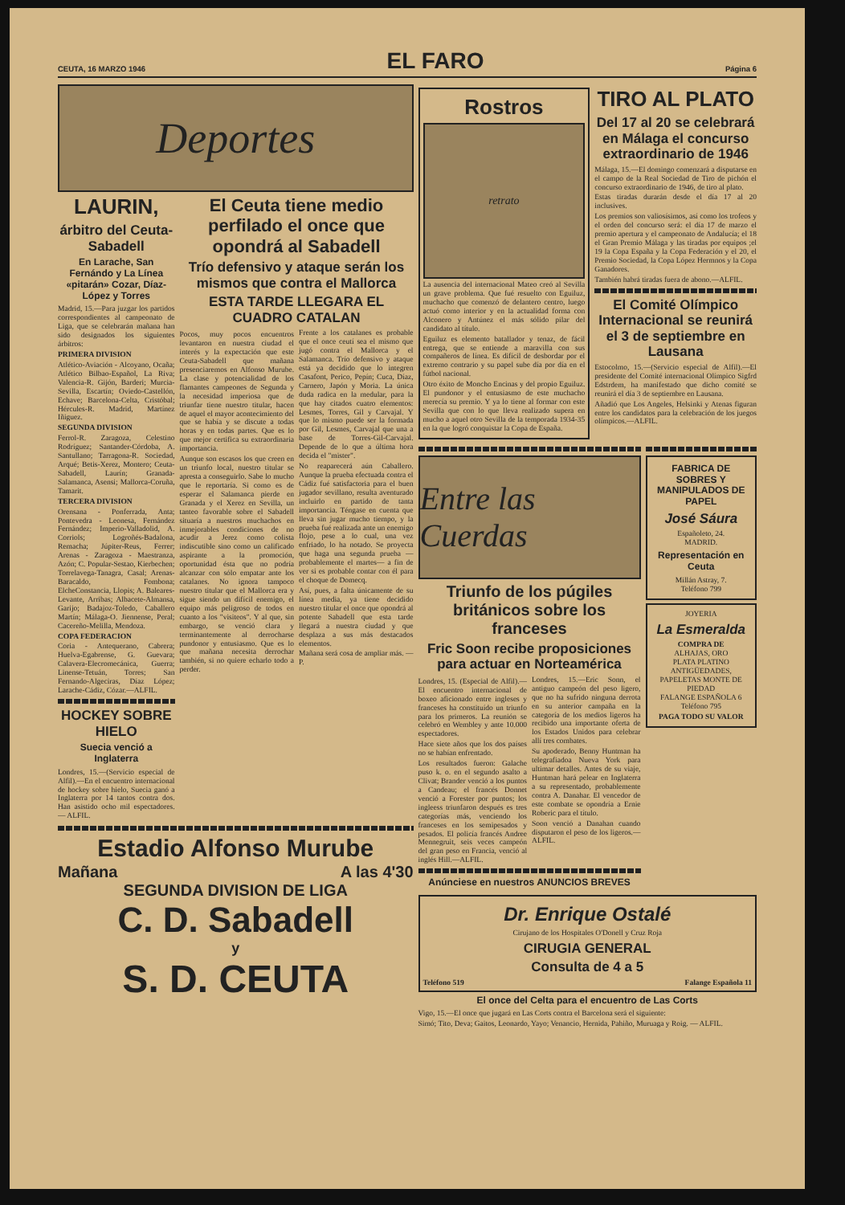CEUTA, 16 MARZO 1946 EL FARO Página 6
Deportes
LAURIN,
árbitro del Ceuta-Sabadell
En Larache, San Fernándo y La Línea «pitarán» Cozar, Díaz-López y Torres
Madrid, 15.—Para juzgar los partidos correspondientes al campeonato de Liga, que se celebrarán mañana han sido designados los siguientes árbitros:
PRIMERA DIVISION
Atlético-Aviación - Alcoyano, Ocaña; Atlético Bilbao-Español, La Riva; Valencia-R. Gijón, Barderi; Murcia-Sevilla, Escartín; Oviedo-Castellón, Echave; Barcelona-Celta, Cristóbal; Hércules-R. Madrid, Martínez Iñiguez.
SEGUNDA DIVISION
Ferrol-R. Zaragoza, Celestino Rodríguez; Santander-Córdoba, A. Santullano; Tarragona-R. Sociedad, Arqué; Betis-Xerez, Montero; Ceuta-Sabadell, Laurín; Granada-Salamanca, Asensi; Mallorca-Coruña, Tamarit.
TERCERA DIVISION
Orensana - Ponferrada, Anta; Pontevedra - Leonesa, Fernández Fernández; Imperio-Valladolid, A. Corriols; Logroñés-Badalona, Remacha; Júpiter-Reus, Ferrer; Arenas - Zaragoza - Maestranza, Azón; C. Popular-Sestao, Kierbechen; Torrelavega-Tanagra, Casal; Arenas-Baracaldo, Fombona; ElcheConstancia, Llopis; A. Baleares-Levante, Arribas; Albacete-Almansa, Garijo; Badajoz-Toledo, Caballero Martín; Málaga-O. Jiennense, Peral; Cacereño-Melilla, Mendoza.
COPA FEDERACION
Coria - Antequerano, Cabrera; Huelva-Egabrense, G. Guevara; Calavera-Elecromecánica, Guerra; Linense-Tetuán, Torres; San Fernando-Algeciras, Díaz López; Larache-Cádiz, Cózar.—ALFIL.
HOCKEY SOBRE HIELO
Suecia venció a Inglaterra
Londres, 15.—(Servicio especial de Alfil).—En el encuentro internacional de hockey sobre hielo, Suecia ganó a Inglaterra por 14 tantos contra dos. Han asistido ocho mil espectadores. — ALFIL.
El Ceuta tiene medio perfilado el once que opondrá al Sabadell
Trío defensivo y ataque serán los mismos que contra el Mallorca
ESTA TARDE LLEGARA EL CUADRO CATALAN
Pocos, muy pocos encuentros levantaron en nuestra ciudad el interés y la expectación que este Ceuta-Sabadell que mañana presenciaremos en Alfonso Murube. La clase y potencialidad de los flamantes campeones de Segunda y la necesidad imperiosa que de triunfar tiene nuestro titular, hacen de aquel el mayor acontecimiento del que se había y se discute a todas horas y en todas partes. Que es lo que mejor certifica su extraordinaria importancia.
Aunque son escasos los que creen en un triunfo local, nuestro titular se apresta a conseguirlo. Sabe lo mucho que le reportaría. Si como es de esperar el Salamanca pierde en Granada y el Xerez en Sevilla, un tanteo favorable sobre el Sabadell situaría a nuestros muchachos en inmejorables condiciones de no acudir a Jerez como colista indiscutible sino como un calificado aspirante a la promoción, oportunidad ésta que no podría alcanzar con sólo empatar ante los catalanes. No ignora tampoco nuestro titular que el Mallorca era y sigue siendo un difícil enemigo, el equipo más peligroso de todos en cuanto a los "visiteos". Y al que, sin embargo, se venció clara y terminantemente al derrocharse pundonor y entusiasmo. Que es lo que mañana necesita derrochar también, si no quiere echarlo todo a perder.
Frente a los catalanes es probable que el once ceutí sea el mismo que jugó contra el Mallorca y el Salamanca. Trío defensivo y ataque está ya decidido que lo integren Casafont, Perico, Pepín; Cuca, Díaz, Carnero, Japón y Moria. La única duda radica en la medular, para la que hay citados cuatro elementos: Lesmes, Torres, Gil y Carvajal. Y que lo mismo puede ser la formada por Gil, Lesmes, Carvajal que una a base de Torres-Gil-Carvajal. Depende de lo que a última hora decida el "mister".
No reaparecerá aún Caballero. Aunque la prueba efectuada contra el Cádiz fué satisfactoria para el buen jugador sevillano, resulta aventurado incluirlo en partido de tanta importancia. Téngase en cuenta que lleva sin jugar mucho tiempo, y la prueba fué realizada ante un enemigo flojo, pese a lo cual, una vez enfriado, lo ha notado. Se proyecta que haga una segunda prueba —probablemente el martes— a fin de ver si es probable contar con él para el choque de Domecq.
Así, pues, a falta únicamente de su línea media, ya tiene decidido nuestro titular el once que opondrá al potente Sabadell que esta tarde llegará a nuestra ciudad y que desplaza a sus más destacados elementos.
Mañana será cosa de ampliar más. —P.
Estadio Alfonso Murube
Mañana A las 4'30
SEGUNDA DIVISION DE LIGA
C. D. Sabadell
y
S. D. CEUTA
Rostros
retrato
La ausencia del internacional Mateo creó al Sevilla un grave problema. Que fué resuelto con Eguiluz, muchacho que comenzó de delantero centro, luego actuó como interior y en la actualidad forma con Alconero y Antúnez el más sólido pilar del candidato al título.
Eguiluz es elemento batallador y tenaz, de fácil entrega, que se entiende a maravilla con sus compañeros de línea. Es difícil de desbordar por el extremo contrario y su papel sube día por día en el fútbol nacional.
Otro éxito de Moncho Encinas y del propio Eguiluz. El pundonor y el entusiasmo de este muchacho merecía su premio. Y ya lo tiene al formar con este Sevilla que con lo que lleva realizado supera en mucho a aquel otro Sevilla de la temporada 1934-35 en la que logró conquistar la Copa de España.
TIRO AL PLATO
Del 17 al 20 se celebrará en Málaga el concurso extraordinario de 1946
Málaga, 15.—El domingo comenzará a disputarse en el campo de la Real Sociedad de Tiro de pichón el concurso extraordinario de 1946, de tiro al plato.
Estas tiradas durarán desde el día 17 al 20 inclusives.
Los premios son valiosísimos, así como los trofeos y el orden del concurso será: el día 17 de marzo el premio apertura y el campeonato de Andalucía; el 18 el Gran Premio Málaga y las tiradas por equipos ;el 19 la Copa España y la Copa Federación y el 20, el Premio Sociedad, la Copa López Hermnos y la Copa Ganadores.
También habrá tiradas fuera de abono.—ALFIL.
El Comité Olímpico Internacional se reunirá el 3 de septiembre en Lausana
Estocolmo, 15.—(Servicio especial de Alfil).—El presidente del Comité internacional Olímpico Sigfrd Edstrdem, ha manifestado que dicho comité se reunirá el día 3 de septiembre en Lausana.
Añadió que Los Angeles, Helsinki y Atenas figuran entre los candidatos para la celebración de los juegos olímpicos.—ALFIL.
Entre las Cuerdas
Triunfo de los púgiles británicos sobre los franceses
Fric Soon recibe proposiciones para actuar en Norteamérica
Londres, 15. (Especial de Alfil).—El encuentro internacional de boxeo aficionado entre ingleses y franceses ha constituído un triunfo para los primeros. La reunión se celebró en Wembley y ante 10.000 espectadores.
Hace siete años que los dos países no se habían enfrentado.
Los resultados fueron: Galache puso k. o. en el segundo asalto a Clivat; Brander venció a los puntos a Candeau; el francés Donnet venció a Forester por puntos; los ingleess triunfaron después es tres categorías más, venciendo los franceses en los semipesados y pesados. El policía francés Andree Mennegruit, seis veces campeón del gran peso en Francia, venció al inglés Hill.—ALFIL.
Londres, 15.—Eric Sonn, el antiguo campeón del peso ligero, que no ha sufrido ninguna derrota en su anterior campaña en la categoría de los medios ligeros ha recibido una importante oferta de los Estados Unidos para celebrar allí tres combates.
Su apoderado, Benny Huntman ha telegrafiadoa Nueva York para ultimar detalles. Antes de su viaje, Huntman hará pelear en Inglaterra a su representado, probablemente contra A. Danahar. El vencedor de este combate se opondría a Ernie Roberic para el título.
Soon venció a Danahan cuando disputaron el peso de los ligeros.—ALFIL.
Anúnciese en nuestros ANUNCIOS BREVES
FABRICA DE SOBRES Y MANIPULADOS DE PAPEL
José Sáura
Españoleto, 24.
MADRID.
Representación en Ceuta
Millán Astray, 7.
Teléfono 799
JOYERIA
La Esmeralda
COMPRA DE
ALHAJAS, ORO
PLATA PLATINO
ANTIGÜEDADES,
PAPELETAS MONTE DE PIEDAD
FALANGE ESPAÑOLA 6
Teléfono 795
PAGA TODO SU VALOR
Dr. Enrique Ostalé
Cirujano de los Hospitales O'Donell y Cruz Roja
CIRUGIA GENERAL
Consulta de 4 a 5
Teléfono 519 Falange Española 11
El once del Celta para el encuentro de Las Corts
Vigo, 15.—El once que jugará en Las Corts contra el Barcelona será el siguiente:
Simó; Tito, Deva; Gaitos, Leonardo, Yayo; Venancio, Hernida, Pahiño, Muruaga y Roig. — ALFIL.